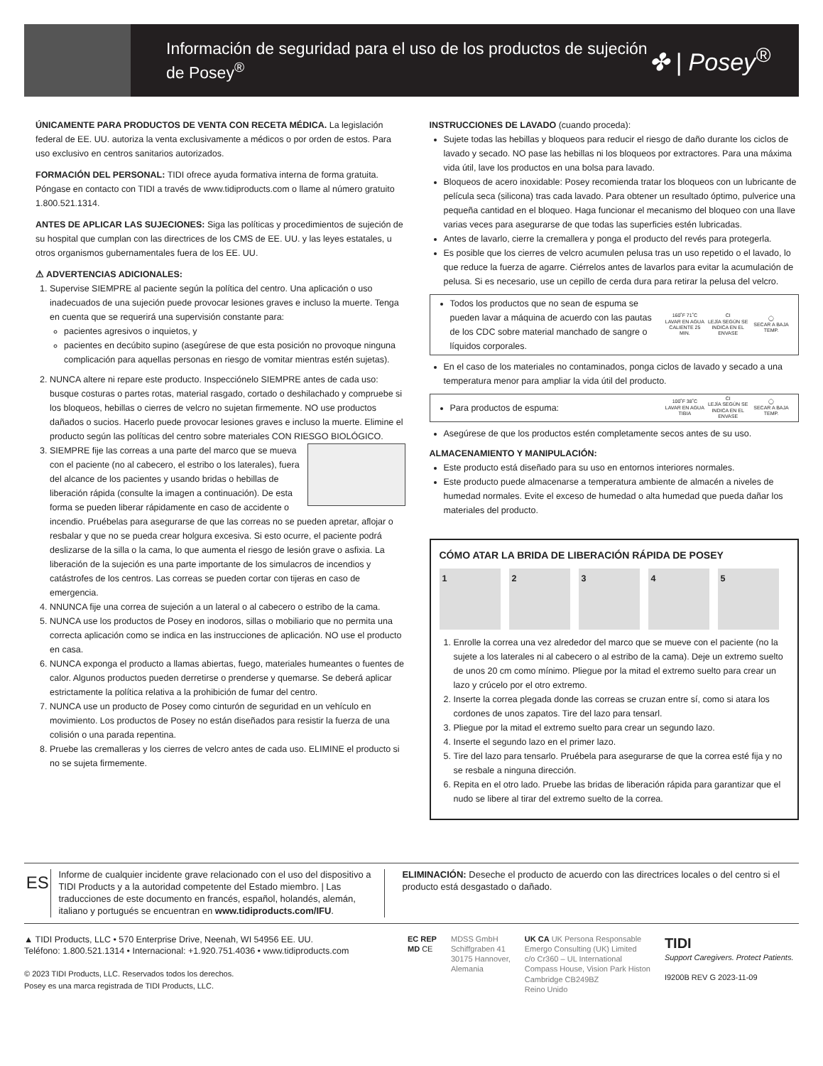Información de seguridad para el uso de los productos de sujeción de Posey<sup>®</sup>
✤ | Posey<sup>®</sup>
ÚNICAMENTE PARA PRODUCTOS DE VENTA CON RECETA MÉDICA. La legislación federal de EE. UU. autoriza la venta exclusivamente a médicos o por orden de estos. Para uso exclusivo en centros sanitarios autorizados.
FORMACIÓN DEL PERSONAL: TIDI ofrece ayuda formativa interna de forma gratuita. Póngase en contacto con TIDI a través de www.tidiproducts.com o llame al número gratuito 1.800.521.1314.
ANTES DE APLICAR LAS SUJECIONES: Siga las políticas y procedimientos de sujeción de su hospital que cumplan con las directrices de los CMS de EE. UU. y las leyes estatales, u otros organismos gubernamentales fuera de los EE. UU.
⚠ ADVERTENCIAS ADICIONALES:
1. Supervise SIEMPRE al paciente según la política del centro. Una aplicación o uso inadecuados de una sujeción puede provocar lesiones graves e incluso la muerte. Tenga en cuenta que se requerirá una supervisión constante para:
pacientes agresivos o inquietos, y
pacientes en decúbito supino (asegúrese de que esta posición no provoque ninguna complicación para aquellas personas en riesgo de vomitar mientras estén sujetas).
2. NUNCA altere ni repare este producto. Inspecciónelo SIEMPRE antes de cada uso: busque costuras o partes rotas, material rasgado, cortado o deshilachado y compruebe si los bloqueos, hebillas o cierres de velcro no sujetan firmemente. NO use productos dañados o sucios. Hacerlo puede provocar lesiones graves e incluso la muerte. Elimine el producto según las políticas del centro sobre materiales CON RIESGO BIOLÓGICO.
3. SIEMPRE fije las correas a una parte del marco que se mueva con el paciente (no al cabecero, el estribo o los laterales), fuera del alcance de los pacientes y usando bridas o hebillas de liberación rápida (consulte la imagen a continuación). De esta forma se pueden liberar rápidamente en caso de accidente o incendio. Pruébelas para asegurarse de que las correas no se pueden apretar, aflojar o resbalar y que no se pueda crear holgura excesiva. Si esto ocurre, el paciente podrá deslizarse de la silla o la cama, lo que aumenta el riesgo de lesión grave o asfixia. La liberación de la sujeción es una parte importante de los simulacros de incendios y catástrofes de los centros. Las correas se pueden cortar con tijeras en caso de emergencia.
4. NNUNCA fije una correa de sujeción a un lateral o al cabecero o estribo de la cama.
5. NUNCA use los productos de Posey en inodoros, sillas o mobiliario que no permita una correcta aplicación como se indica en las instrucciones de aplicación. NO use el producto en casa.
6. NUNCA exponga el producto a llamas abiertas, fuego, materiales humeantes o fuentes de calor. Algunos productos pueden derretirse o prenderse y quemarse. Se deberá aplicar estrictamente la política relativa a la prohibición de fumar del centro.
7. NUNCA use un producto de Posey como cinturón de seguridad en un vehículo en movimiento. Los productos de Posey no están diseñados para resistir la fuerza de una colisión o una parada repentina.
8. Pruebe las cremalleras y los cierres de velcro antes de cada uso. ELIMINE el producto si no se sujeta firmemente.
INSTRUCCIONES DE LAVADO (cuando proceda):
Sujete todas las hebillas y bloqueos para reducir el riesgo de daño durante los ciclos de lavado y secado. NO pase las hebillas ni los bloqueos por extractores. Para una máxima vida útil, lave los productos en una bolsa para lavado.
Bloqueos de acero inoxidable: Posey recomienda tratar los bloqueos con un lubricante de película seca (silicona) tras cada lavado. Para obtener un resultado óptimo, pulverice una pequeña cantidad en el bloqueo. Haga funcionar el mecanismo del bloqueo con una llave varias veces para asegurarse de que todas las superficies estén lubricadas.
Antes de lavarlo, cierre la cremallera y ponga el producto del revés para protegerla.
Es posible que los cierres de velcro acumulen pelusa tras un uso repetido o el lavado, lo que reduce la fuerza de agarre. Ciérrelos antes de lavarlos para evitar la acumulación de pelusa. Si es necesario, use un cepillo de cerda dura para retirar la pelusa del velcro.
Todos los productos que no sean de espuma se pueden lavar a máquina de acuerdo con las pautas de los CDC sobre material manchado de sangre o líquidos corporales.
160˚F 71˚C
LAVAR EN AGUA CALIENTE 25 MIN.
CI
LEJÍA SEGÚN SE INDICA EN EL ENVASE
◯
SECAR A BAJA TEMP.
En el caso de los materiales no contaminados, ponga ciclos de lavado y secado a una temperatura menor para ampliar la vida útil del producto.
Para productos de espuma:
100˚F 38˚C
LAVAR EN AGUA TIBIA
CI
LEJÍA SEGÚN SE INDICA EN EL ENVASE
◯
SECAR A BAJA TEMP.
Asegúrese de que los productos estén completamente secos antes de su uso.
ALMACENAMIENTO Y MANIPULACIÓN:
Este producto está diseñado para su uso en entornos interiores normales.
Este producto puede almacenarse a temperatura ambiente de almacén a niveles de humedad normales. Evite el exceso de humedad o alta humedad que pueda dañar los materiales del producto.
CÓMO ATAR LA BRIDA DE LIBERACIÓN RÁPIDA DE POSEY
1 2 3 4 5
1. Enrolle la correa una vez alrededor del marco que se mueve con el paciente (no la sujete a los laterales ni al cabecero o al estribo de la cama). Deje un extremo suelto de unos 20 cm como mínimo. Pliegue por la mitad el extremo suelto para crear un lazo y crúcelo por el otro extremo.
2. Inserte la correa plegada donde las correas se cruzan entre sí, como si atara los cordones de unos zapatos. Tire del lazo para tensarl.
3. Pliegue por la mitad el extremo suelto para crear un segundo lazo.
4. Inserte el segundo lazo en el primer lazo.
5. Tire del lazo para tensarlo. Pruébela para asegurarse de que la correa esté fija y no se resbale a ninguna dirección.
6. Repita en el otro lado. Pruebe las bridas de liberación rápida para garantizar que el nudo se libere al tirar del extremo suelto de la correa.
ES
Informe de cualquier incidente grave relacionado con el uso del dispositivo a TIDI Products y a la autoridad competente del Estado miembro. | Las traducciones de este documento en francés, español, holandés, alemán, italiano y portugués se encuentran en www.tidiproducts.com/IFU.
ELIMINACIÓN: Deseche el producto de acuerdo con las directrices locales o del centro si el producto está desgastado o dañado.
▲ TIDI Products, LLC • 570 Enterprise Drive, Neenah, WI 54956 EE. UU.
Teléfono: 1.800.521.1314 • Internacional: +1.920.751.4036 • www.tidiproducts.com
© 2023 TIDI Products, LLC. Reservados todos los derechos.
Posey es una marca registrada de TIDI Products, LLC.
EC REP
MD CE
MDSS GmbH
Schiffgraben 41
30175 Hannover,
Alemania
UK CA UK Persona Responsable
Emergo Consulting (UK) Limited
c/o Cr360 – UL International
Compass House, Vision Park Histon
Cambridge CB249BZ
Reino Unido
TIDI
Support Caregivers. Protect Patients.
I9200B REV G 2023-11-09